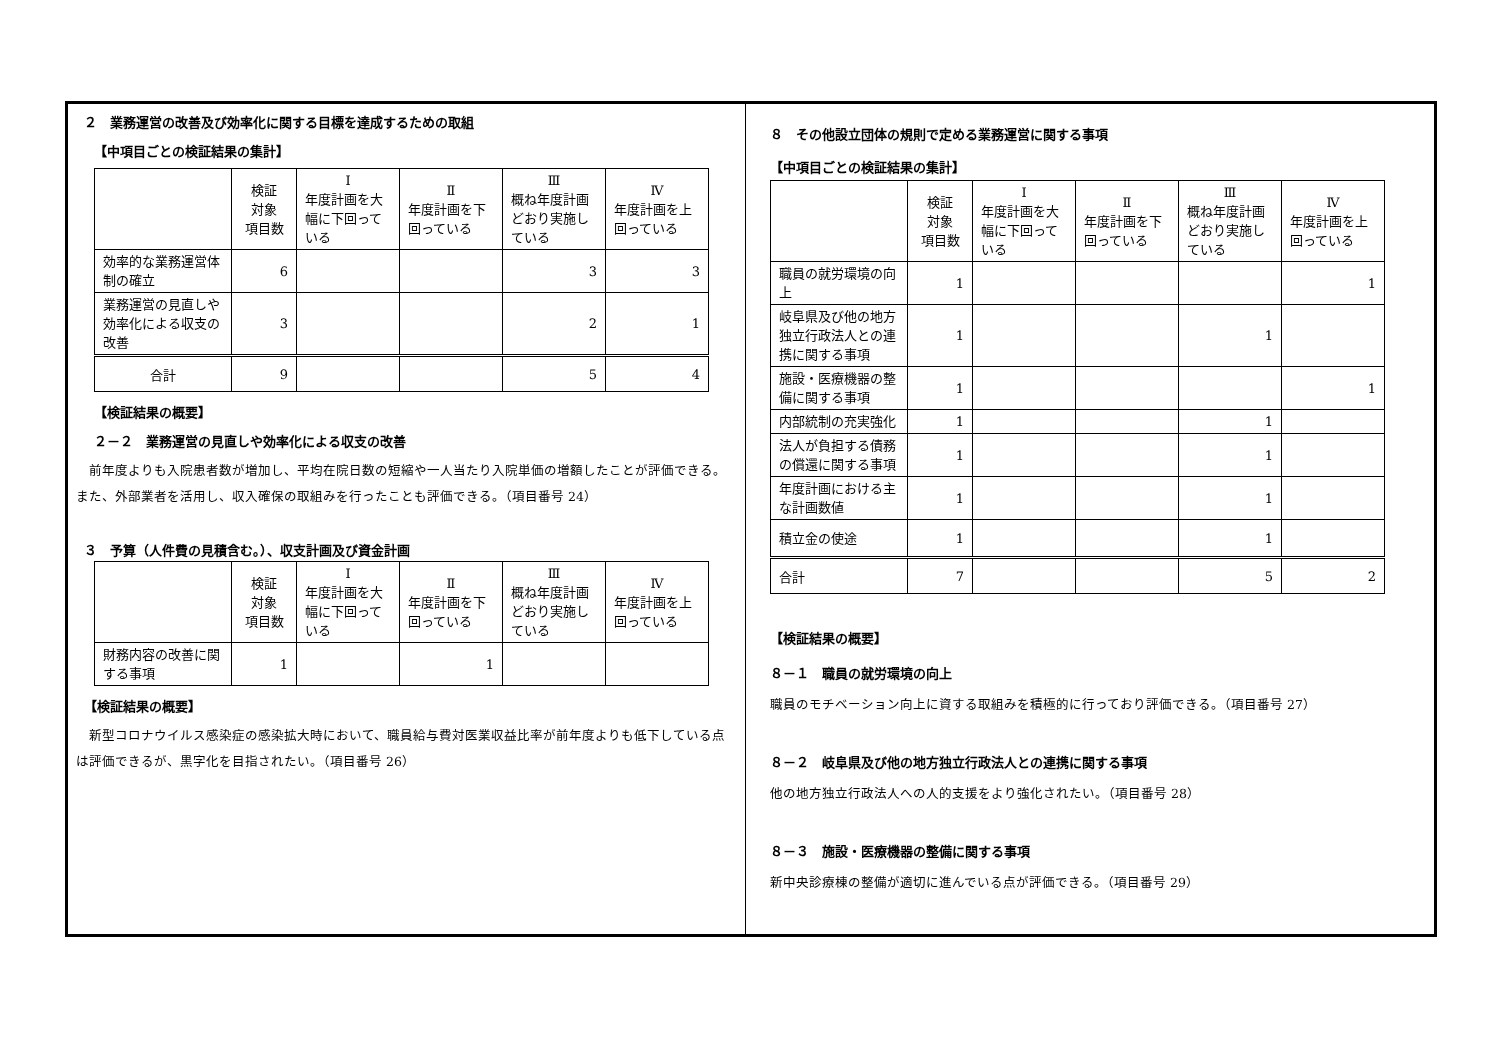２　業務運営の改善及び効率化に関する目標を達成するための取組
【中項目ごとの検証結果の集計】
| | 検証 対象 項目数 | Ⅰ 年度計画を大幅に下回っている | Ⅱ 年度計画を下回っている | Ⅲ 概ね年度計画どおり実施している | Ⅳ 年度計画を上回っている |
| --- | --- | --- | --- | --- | --- |
| 効率的な業務運営体制の確立 | 6 | | | 3 | 3 |
| 業務運営の見直しや効率化による収支の改善 | 3 | | | 2 | 1 |
| 合計 | 9 | | | 5 | 4 |
【検証結果の概要】
２－２　業務運営の見直しや効率化による収支の改善
　前年度よりも入院患者数が増加し、平均在院日数の短縮や一人当たり入院単価の増額したことが評価できる。また、外部業者を活用し、収入確保の取組みを行ったことも評価できる。（項目番号 24）
３　予算（人件費の見積含む。）、収支計画及び資金計画
| | 検証 対象 項目数 | Ⅰ 年度計画を大幅に下回っている | Ⅱ 年度計画を下回っている | Ⅲ 概ね年度計画どおり実施している | Ⅳ 年度計画を上回っている |
| --- | --- | --- | --- | --- | --- |
| 財務内容の改善に関する事項 | 1 | | 1 | | |
【検証結果の概要】
　新型コロナウイルス感染症の感染拡大時において、職員給与費対医業収益比率が前年度よりも低下している点は評価できるが、黒字化を目指されたい。（項目番号 26）
８　その他設立団体の規則で定める業務運営に関する事項
【中項目ごとの検証結果の集計】
| | 検証 対象 項目数 | Ⅰ 年度計画を大幅に下回っている | Ⅱ 年度計画を下回っている | Ⅲ 概ね年度計画どおり実施している | Ⅳ 年度計画を上回っている |
| --- | --- | --- | --- | --- | --- |
| 職員の就労環境の向上 | 1 | | | | 1 |
| 岐阜県及び他の地方独立行政法人との連携に関する事項 | 1 | | | 1 | |
| 施設・医療機器の整備に関する事項 | 1 | | | | 1 |
| 内部統制の充実強化 | 1 | | | 1 | |
| 法人が負担する債務の償還に関する事項 | 1 | | | 1 | |
| 年度計画における主な計画数値 | 1 | | | 1 | |
| 積立金の使途 | 1 | | | 1 | |
| 合計 | 7 | | | 5 | 2 |
【検証結果の概要】
８－１　職員の就労環境の向上
職員のモチベーション向上に資する取組みを積極的に行っており評価できる。（項目番号 27）
８－２　岐阜県及び他の地方独立行政法人との連携に関する事項
他の地方独立行政法人への人的支援をより強化されたい。（項目番号 28）
８－３　施設・医療機器の整備に関する事項
新中央診療棟の整備が適切に進んでいる点が評価できる。（項目番号 29）